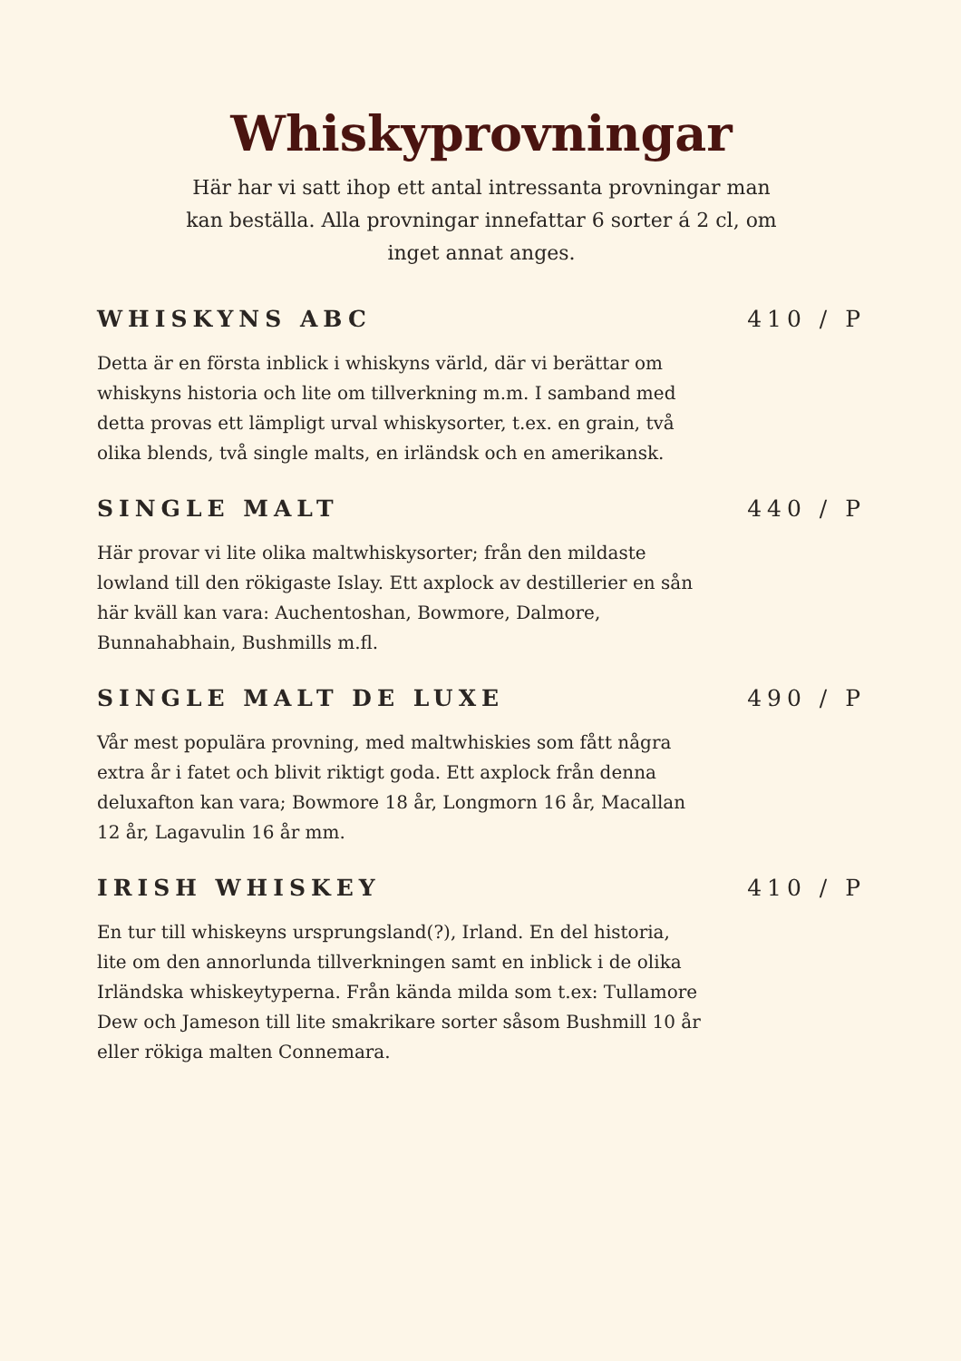Whiskyprovningar
Här har vi satt ihop ett antal intressanta provningar man kan beställa. Alla provningar innefattar 6 sorter á 2 cl, om inget annat anges.
WHISKYNS ABC 410 / P
Detta är en första inblick i whiskyns värld, där vi berättar om whiskyns historia och lite om tillverkning m.m. I samband med detta provas ett lämpligt urval whiskysorter, t.ex. en grain, två olika blends, två single malts, en irländsk och en amerikansk.
SINGLE MALT 440 / P
Här provar vi lite olika maltwhiskysorter; från den mildaste lowland till den rökigaste Islay. Ett axplock av destillerier en sån här kväll kan vara: Auchentoshan, Bowmore, Dalmore, Bunnahabhain, Bushmills m.fl.
SINGLE MALT DE LUXE 490 / P
Vår mest populära provning, med maltwhiskies som fått några extra år i fatet och blivit riktigt goda. Ett axplock från denna deluxafton kan vara; Bowmore 18 år, Longmorn 16 år, Macallan 12 år, Lagavulin 16 år mm.
IRISH WHISKEY 410 / P
En tur till whiskeyns ursprungsland(?), Irland. En del historia, lite om den annorlunda tillverkningen samt en inblick i de olika Irländska whiskeytyperna. Från kända milda som t.ex: Tullamore Dew och Jameson till lite smakrikare sorter såsom Bushmill 10 år eller rökiga malten Connemara.